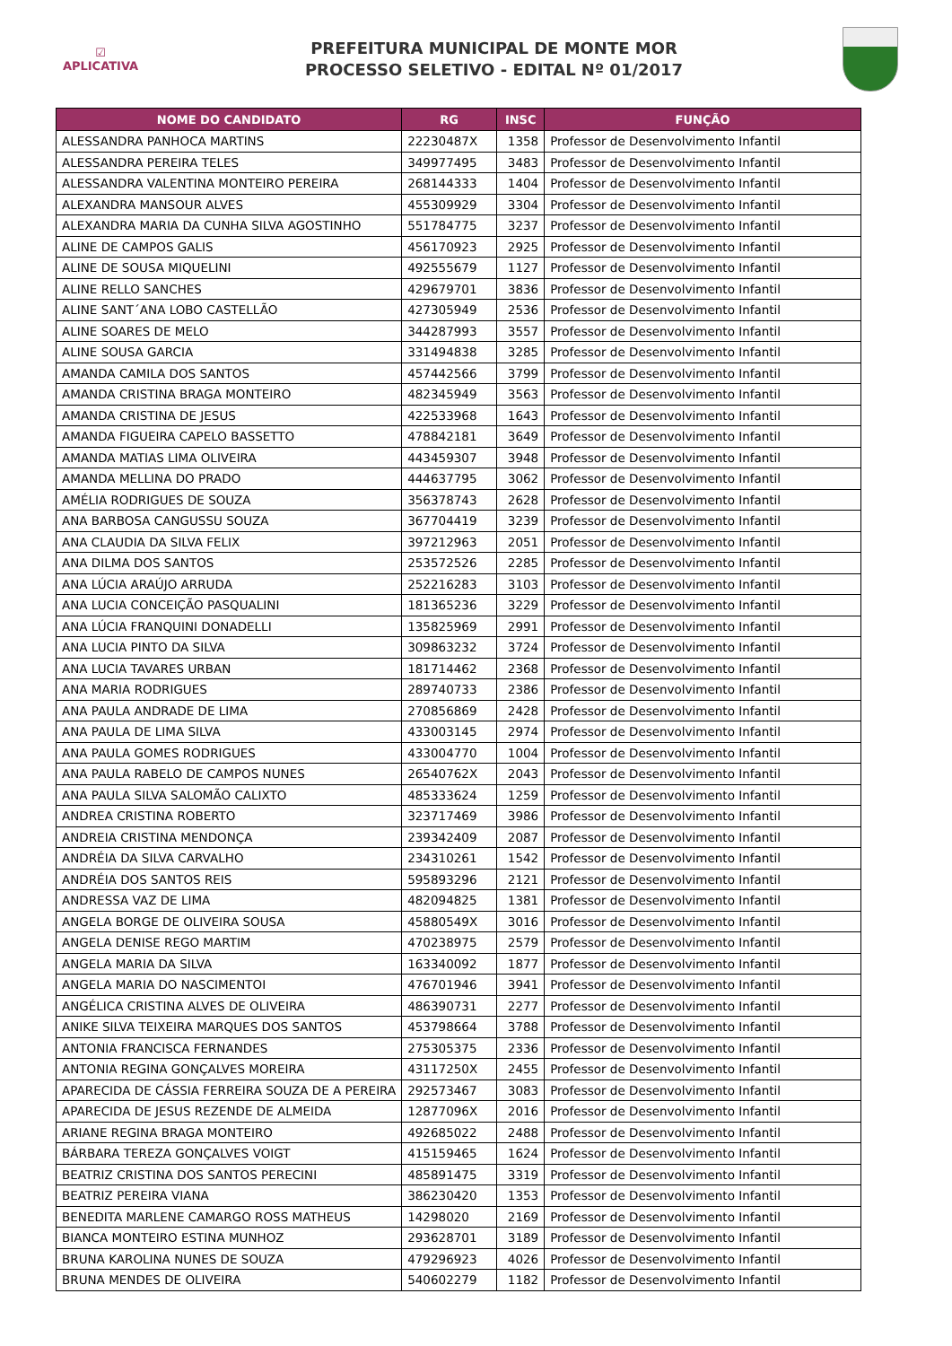☑
APLICATIVA
PREFEITURA MUNICIPAL DE MONTE MOR
PROCESSO SELETIVO - EDITAL Nº 01/2017
| NOME DO CANDIDATO | RG | INSC | FUNÇÃO |
| --- | --- | --- | --- |
| ALESSANDRA PANHOCA MARTINS | 22230487X | 1358 | Professor de Desenvolvimento Infantil |
| ALESSANDRA PEREIRA TELES | 349977495 | 3483 | Professor de Desenvolvimento Infantil |
| ALESSANDRA VALENTINA MONTEIRO PEREIRA | 268144333 | 1404 | Professor de Desenvolvimento Infantil |
| ALEXANDRA MANSOUR ALVES | 455309929 | 3304 | Professor de Desenvolvimento Infantil |
| ALEXANDRA MARIA DA CUNHA SILVA AGOSTINHO | 551784775 | 3237 | Professor de Desenvolvimento Infantil |
| ALINE DE CAMPOS GALIS | 456170923 | 2925 | Professor de Desenvolvimento Infantil |
| ALINE DE SOUSA MIQUELINI | 492555679 | 1127 | Professor de Desenvolvimento Infantil |
| ALINE RELLO SANCHES | 429679701 | 3836 | Professor de Desenvolvimento Infantil |
| ALINE SANT´ANA LOBO CASTELLÃO | 427305949 | 2536 | Professor de Desenvolvimento Infantil |
| ALINE SOARES DE MELO | 344287993 | 3557 | Professor de Desenvolvimento Infantil |
| ALINE SOUSA GARCIA | 331494838 | 3285 | Professor de Desenvolvimento Infantil |
| AMANDA CAMILA DOS SANTOS | 457442566 | 3799 | Professor de Desenvolvimento Infantil |
| AMANDA CRISTINA BRAGA MONTEIRO | 482345949 | 3563 | Professor de Desenvolvimento Infantil |
| AMANDA CRISTINA DE JESUS | 422533968 | 1643 | Professor de Desenvolvimento Infantil |
| AMANDA FIGUEIRA CAPELO BASSETTO | 478842181 | 3649 | Professor de Desenvolvimento Infantil |
| AMANDA MATIAS LIMA OLIVEIRA | 443459307 | 3948 | Professor de Desenvolvimento Infantil |
| AMANDA MELLINA DO PRADO | 444637795 | 3062 | Professor de Desenvolvimento Infantil |
| AMÉLIA RODRIGUES DE SOUZA | 356378743 | 2628 | Professor de Desenvolvimento Infantil |
| ANA BARBOSA CANGUSSU SOUZA | 367704419 | 3239 | Professor de Desenvolvimento Infantil |
| ANA CLAUDIA DA SILVA FELIX | 397212963 | 2051 | Professor de Desenvolvimento Infantil |
| ANA DILMA DOS SANTOS | 253572526 | 2285 | Professor de Desenvolvimento Infantil |
| ANA LÚCIA ARAÚJO ARRUDA | 252216283 | 3103 | Professor de Desenvolvimento Infantil |
| ANA LUCIA CONCEIÇÃO PASQUALINI | 181365236 | 3229 | Professor de Desenvolvimento Infantil |
| ANA LÚCIA FRANQUINI DONADELLI | 135825969 | 2991 | Professor de Desenvolvimento Infantil |
| ANA LUCIA PINTO DA SILVA | 309863232 | 3724 | Professor de Desenvolvimento Infantil |
| ANA LUCIA TAVARES URBAN | 181714462 | 2368 | Professor de Desenvolvimento Infantil |
| ANA MARIA RODRIGUES | 289740733 | 2386 | Professor de Desenvolvimento Infantil |
| ANA PAULA ANDRADE DE LIMA | 270856869 | 2428 | Professor de Desenvolvimento Infantil |
| ANA PAULA DE LIMA SILVA | 433003145 | 2974 | Professor de Desenvolvimento Infantil |
| ANA PAULA GOMES RODRIGUES | 433004770 | 1004 | Professor de Desenvolvimento Infantil |
| ANA PAULA RABELO DE CAMPOS NUNES | 26540762X | 2043 | Professor de Desenvolvimento Infantil |
| ANA PAULA SILVA SALOMÃO CALIXTO | 485333624 | 1259 | Professor de Desenvolvimento Infantil |
| ANDREA CRISTINA ROBERTO | 323717469 | 3986 | Professor de Desenvolvimento Infantil |
| ANDREIA CRISTINA MENDONÇA | 239342409 | 2087 | Professor de Desenvolvimento Infantil |
| ANDRÉIA DA SILVA CARVALHO | 234310261 | 1542 | Professor de Desenvolvimento Infantil |
| ANDRÉIA DOS SANTOS REIS | 595893296 | 2121 | Professor de Desenvolvimento Infantil |
| ANDRESSA VAZ DE LIMA | 482094825 | 1381 | Professor de Desenvolvimento Infantil |
| ANGELA BORGE DE OLIVEIRA SOUSA | 45880549X | 3016 | Professor de Desenvolvimento Infantil |
| ANGELA DENISE REGO MARTIM | 470238975 | 2579 | Professor de Desenvolvimento Infantil |
| ANGELA MARIA DA SILVA | 163340092 | 1877 | Professor de Desenvolvimento Infantil |
| ANGELA MARIA DO NASCIMENTOI | 476701946 | 3941 | Professor de Desenvolvimento Infantil |
| ANGÉLICA CRISTINA ALVES DE OLIVEIRA | 486390731 | 2277 | Professor de Desenvolvimento Infantil |
| ANIKE SILVA TEIXEIRA MARQUES DOS SANTOS | 453798664 | 3788 | Professor de Desenvolvimento Infantil |
| ANTONIA FRANCISCA FERNANDES | 275305375 | 2336 | Professor de Desenvolvimento Infantil |
| ANTONIA REGINA GONÇALVES MOREIRA | 43117250X | 2455 | Professor de Desenvolvimento Infantil |
| APARECIDA DE CÁSSIA FERREIRA SOUZA DE A PEREIRA | 292573467 | 3083 | Professor de Desenvolvimento Infantil |
| APARECIDA DE JESUS REZENDE DE ALMEIDA | 12877096X | 2016 | Professor de Desenvolvimento Infantil |
| ARIANE REGINA BRAGA MONTEIRO | 492685022 | 2488 | Professor de Desenvolvimento Infantil |
| BÁRBARA TEREZA GONÇALVES VOIGT | 415159465 | 1624 | Professor de Desenvolvimento Infantil |
| BEATRIZ CRISTINA DOS SANTOS PERECINI | 485891475 | 3319 | Professor de Desenvolvimento Infantil |
| BEATRIZ PEREIRA VIANA | 386230420 | 1353 | Professor de Desenvolvimento Infantil |
| BENEDITA MARLENE CAMARGO ROSS MATHEUS | 14298020 | 2169 | Professor de Desenvolvimento Infantil |
| BIANCA MONTEIRO ESTINA MUNHOZ | 293628701 | 3189 | Professor de Desenvolvimento Infantil |
| BRUNA KAROLINA NUNES DE SOUZA | 479296923 | 4026 | Professor de Desenvolvimento Infantil |
| BRUNA MENDES DE OLIVEIRA | 540602279 | 1182 | Professor de Desenvolvimento Infantil |